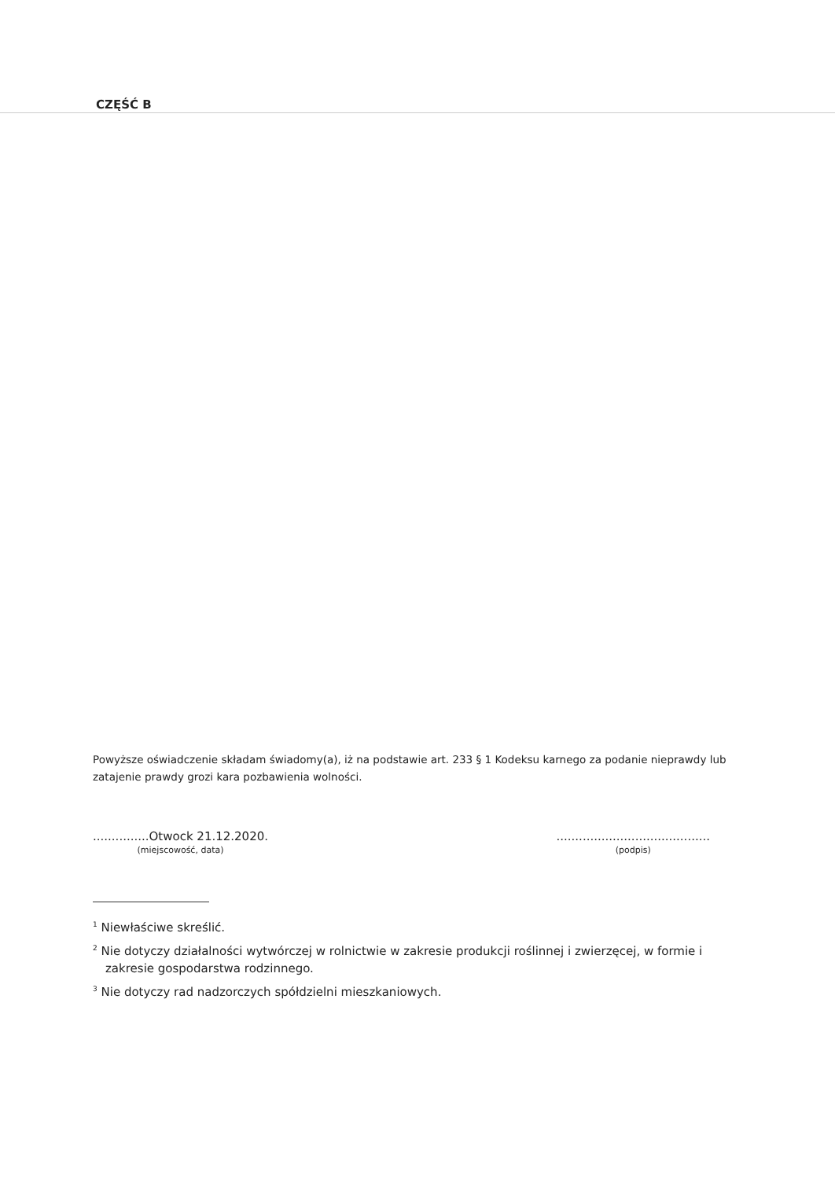CZĘŚĆ B
Powyższe oświadczenie składam świadomy(a), iż na podstawie art. 233 § 1 Kodeksu karnego za podanie nieprawdy lub zatajenie prawdy grozi kara pozbawienia wolności.
...............Otwock 21.12.2020.
(miejscowość, data)
.........................................
(podpis)
<sup>1</sup> Niewłaściwe skreślić.
<sup>2</sup> Nie dotyczy działalności wytwórczej w rolnictwie w zakresie produkcji roślinnej i zwierzęcej, w formie i zakresie gospodarstwa rodzinnego.
<sup>3</sup> Nie dotyczy rad nadzorczych spółdzielni mieszkaniowych.